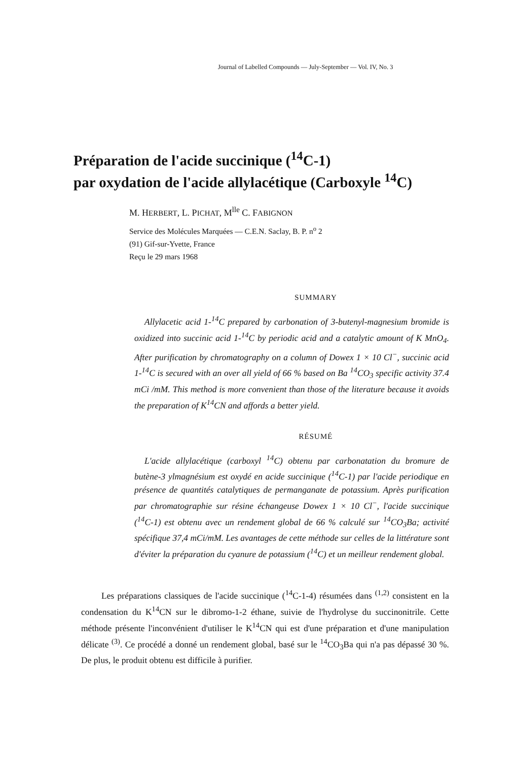Journal of Labelled Compounds — July-September — Vol. IV, No. 3
Préparation de l'acide succinique (<sup>14</sup>C-1)
par oxydation de l'acide allylacétique (Carboxyle <sup>14</sup>C)
M. HERBERT, L. PICHAT, M<sup>lle</sup> C. FABIGNON
Service des Molécules Marquées — C.E.N. Saclay, B. P. n<sup>o</sup> 2
(91) Gif-sur-Yvette, France
Reçu le 29 mars 1968
SUMMARY
Allylacetic acid 1-<sup>14</sup>C prepared by carbonation of 3-butenyl-magnesium bromide is oxidized into succinic acid 1-<sup>14</sup>C by periodic acid and a catalytic amount of K MnO<sub>4</sub>. After purification by chromatography on a column of Dowex 1 × 10 Cl<sup>−</sup>, succinic acid 1-<sup>14</sup>C is secured with an over all yield of 66 % based on Ba <sup>14</sup>CO<sub>3</sub> specific activity 37.4 mCi /mM. This method is more convenient than those of the literature because it avoids the preparation of K<sup>14</sup>CN and affords a better yield.
RÉSUMÉ
L'acide allylacétique (carboxyl <sup>14</sup>C) obtenu par carbonatation du bromure de butène-3 ylmagnésium est oxydé en acide succinique (<sup>14</sup>C-1) par l'acide periodique en présence de quantités catalytiques de permanganate de potassium. Après purification par chromatographie sur résine échangeuse Dowex 1 × 10 Cl<sup>−</sup>, l'acide succinique (<sup>14</sup>C-1) est obtenu avec un rendement global de 66 % calculé sur <sup>14</sup>CO<sub>3</sub>Ba; activité spécifique 37,4 mCi/mM. Les avantages de cette méthode sur celles de la littérature sont d'éviter la préparation du cyanure de potassium (<sup>14</sup>C) et un meilleur rendement global.
Les préparations classiques de l'acide succinique (<sup>14</sup>C-1-4) résumées dans <sup>(1,2)</sup> consistent en la condensation du K<sup>14</sup>CN sur le dibromo-1-2 éthane, suivie de l'hydrolyse du succinonitrile. Cette méthode présente l'inconvénient d'utiliser le K<sup>14</sup>CN qui est d'une préparation et d'une manipulation délicate <sup>(3)</sup>. Ce procédé a donné un rendement global, basé sur le <sup>14</sup>CO<sub>3</sub>Ba qui n'a pas dépassé 30 %. De plus, le produit obtenu est difficile à purifier.